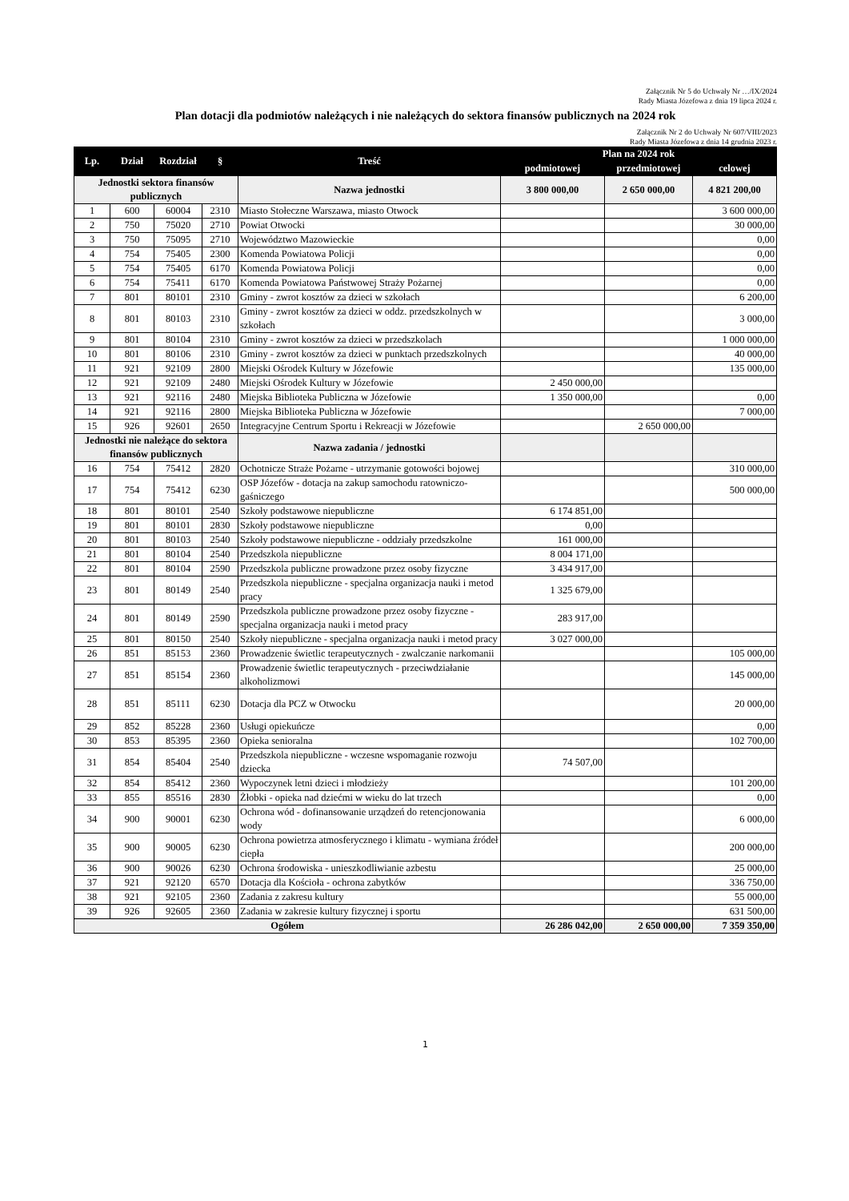Załącznik Nr 5 do Uchwały Nr …/IX/2024
Rady Miasta Józefowa z dnia 19 lipca 2024 r.
Plan dotacji dla podmiotów należących i nie należących do sektora finansów publicznych na 2024 rok
Załącznik Nr 2 do Uchwały Nr 607/VIII/2023
Rady Miasta Józefowa z dnia 14 grudnia 2023 r.
| Lp. | Dział | Rozdział | § | Treść | Plan na 2024 rok | | |
| --- | --- | --- | --- | --- | --- | --- | --- |
| | | | | | podmiotowej | przedmiotowej | celowej |
| Jednostki sektora finansów publicznych | | | | Nazwa jednostki | 3 800 000,00 | 2 650 000,00 | 4 821 200,00 |
| 1 | 600 | 60004 | 2310 | Miasto Stołeczne Warszawa, miasto Otwock | | | 3 600 000,00 |
| 2 | 750 | 75020 | 2710 | Powiat Otwocki | | | 30 000,00 |
| 3 | 750 | 75095 | 2710 | Województwo Mazowieckie | | | 0,00 |
| 4 | 754 | 75405 | 2300 | Komenda Powiatowa Policji | | | 0,00 |
| 5 | 754 | 75405 | 6170 | Komenda Powiatowa Policji | | | 0,00 |
| 6 | 754 | 75411 | 6170 | Komenda Powiatowa Państwowej Straży Pożarnej | | | 0,00 |
| 7 | 801 | 80101 | 2310 | Gminy - zwrot kosztów za dzieci w szkołach | | | 6 200,00 |
| 8 | 801 | 80103 | 2310 | Gminy - zwrot kosztów za dzieci w oddz. przedszkolnych w szkołach | | | 3 000,00 |
| 9 | 801 | 80104 | 2310 | Gminy - zwrot kosztów za dzieci w przedszkolach | | | 1 000 000,00 |
| 10 | 801 | 80106 | 2310 | Gminy - zwrot kosztów za dzieci w punktach przedszkolnych | | | 40 000,00 |
| 11 | 921 | 92109 | 2800 | Miejski Ośrodek Kultury w Józefowie | | | 135 000,00 |
| 12 | 921 | 92109 | 2480 | Miejski Ośrodek Kultury w Józefowie | 2 450 000,00 | | |
| 13 | 921 | 92116 | 2480 | Miejska Biblioteka Publiczna w Józefowie | 1 350 000,00 | | 0,00 |
| 14 | 921 | 92116 | 2800 | Miejska Biblioteka Publiczna w Józefowie | | | 7 000,00 |
| 15 | 926 | 92601 | 2650 | Integracyjne Centrum Sportu i Rekreacji w Józefowie | | 2 650 000,00 | |
| Jednostki nie należące do sektora finansów publicznych | | | | Nazwa zadania / jednostki | | | |
| 16 | 754 | 75412 | 2820 | Ochotnicze Straże Pożarne - utrzymanie gotowości bojowej | | | 310 000,00 |
| 17 | 754 | 75412 | 6230 | OSP Józefów - dotacja na zakup samochodu ratowniczo-gaśniczego | | | 500 000,00 |
| 18 | 801 | 80101 | 2540 | Szkoły podstawowe niepubliczne | 6 174 851,00 | | |
| 19 | 801 | 80101 | 2830 | Szkoły podstawowe niepubliczne | 0,00 | | |
| 20 | 801 | 80103 | 2540 | Szkoły podstawowe niepubliczne - oddziały przedszkolne | 161 000,00 | | |
| 21 | 801 | 80104 | 2540 | Przedszkola niepubliczne | 8 004 171,00 | | |
| 22 | 801 | 80104 | 2590 | Przedszkola publiczne prowadzone przez osoby fizyczne | 3 434 917,00 | | |
| 23 | 801 | 80149 | 2540 | Przedszkola niepubliczne - specjalna organizacja nauki i metod pracy | 1 325 679,00 | | |
| 24 | 801 | 80149 | 2590 | Przedszkola publiczne prowadzone przez osoby fizyczne - specjalna organizacja nauki i metod pracy | 283 917,00 | | |
| 25 | 801 | 80150 | 2540 | Szkoły niepubliczne - specjalna organizacja nauki i metod pracy | 3 027 000,00 | | |
| 26 | 851 | 85153 | 2360 | Prowadzenie świetlic terapeutycznych - zwalczanie narkomanii | | | 105 000,00 |
| 27 | 851 | 85154 | 2360 | Prowadzenie świetlic terapeutycznych - przeciwdziałanie alkoholizmowi | | | 145 000,00 |
| 28 | 851 | 85111 | 6230 | Dotacja dla PCZ w Otwocku | | | 20 000,00 |
| 29 | 852 | 85228 | 2360 | Usługi opiekuńcze | | | 0,00 |
| 30 | 853 | 85395 | 2360 | Opieka senioralna | | | 102 700,00 |
| 31 | 854 | 85404 | 2540 | Przedszkola niepubliczne - wczesne wspomaganie rozwoju dziecka | 74 507,00 | | |
| 32 | 854 | 85412 | 2360 | Wypoczynek letni dzieci i młodzieży | | | 101 200,00 |
| 33 | 855 | 85516 | 2830 | Żłobki - opieka nad dziećmi w wieku do lat trzech | | | 0,00 |
| 34 | 900 | 90001 | 6230 | Ochrona wód - dofinansowanie urządzeń do retencjonowania wody | | | 6 000,00 |
| 35 | 900 | 90005 | 6230 | Ochrona powietrza atmosferycznego i klimatu - wymiana źródeł ciepła | | | 200 000,00 |
| 36 | 900 | 90026 | 6230 | Ochrona środowiska - unieszkodliwianie azbestu | | | 25 000,00 |
| 37 | 921 | 92120 | 6570 | Dotacja dla Kościoła - ochrona zabytków | | | 336 750,00 |
| 38 | 921 | 92105 | 2360 | Zadania z zakresu kultury | | | 55 000,00 |
| 39 | 926 | 92605 | 2360 | Zadania w zakresie kultury fizycznej i sportu | | | 631 500,00 |
| Ogółem | | | | | 26 286 042,00 | 2 650 000,00 | 7 359 350,00 |
1